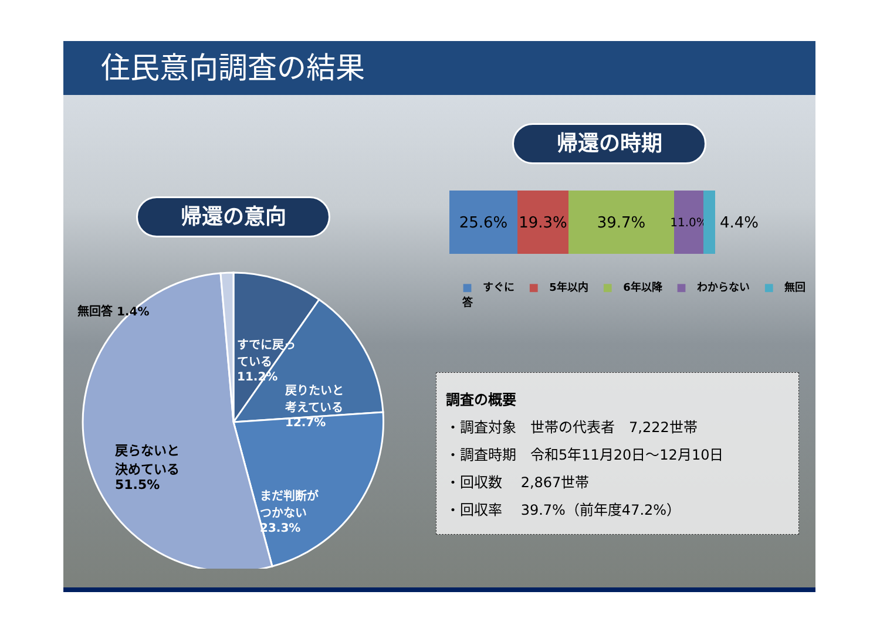住民意向調査の結果
帰還の意向
帰還の時期
無回答 1.4%
すでに戻っ
ている
11.2%
戻りたいと
考えている
12.7%
まだ判断が
つかない
23.3%
戻らないと
決めている
51.5%
25.6% 19.3% 39.7%
11.0%
4.4%
■ すぐに ■ 5年以内 ■ 6年以降 ■ わからない ■ 無回答
調査の概要
・調査対象　世帯の代表者　7,222世帯
・調査時期　令和5年11月20日～12月10日
・回収数　 2,867世帯
・回収率　 39.7%（前年度47.2%）